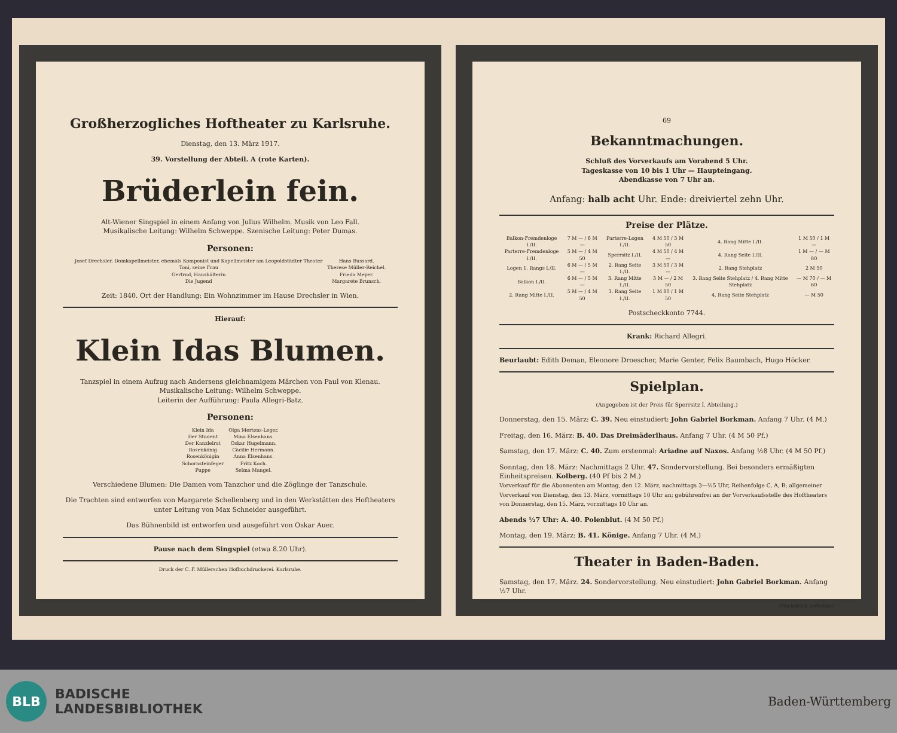Großherzogliches Hoftheater zu Karlsruhe.
Dienstag, den 13. März 1917.
39. Vorstellung der Abteil. A (rote Karten).
Brüderlein fein.
Alt-Wiener Singspiel in einem Anfang von Julius Wilhelm. Musik von Leo Fall.
Musikalische Leitung: Wilhelm Schweppe. Szenische Leitung: Peter Dumas.
Personen:
| Josef Drechsler, Domkapellmeister, ehemals Komponist und Kapellmeister am Leopoldstädter Theater | Hans Bussard. |
| Toni, seine Frau | Therese Müller-Reichel. |
| Gertrud, Haushälterin | Frieda Meyer. |
| Die Jugend | Margarete Brunsch. |
Zeit: 1840. Ort der Handlung: Ein Wohnzimmer im Hause Drechsler in Wien.
Hierauf:
Klein Idas Blumen.
Tanzspiel in einem Aufzug nach Andersens gleichnamigem Märchen von Paul von Klenau.
Musikalische Leitung: Wilhelm Schweppe.
Leiterin der Aufführung: Paula Allegri-Batz.
Personen:
| Klein Ida | Olga Mertens-Leger. |
| Der Student | Mina Elsenhans. |
| Der Kanzleirat | Oskar Hugelmann. |
| Rosenkönig | Cäcilie Hermann. |
| Rosenkönigin | Anna Elsenhans. |
| Schornsteinfeger | Fritz Koch. |
| Puppe | Selma Mangel. |
Verschiedene Blumen: Die Damen vom Tanzchor und die Zöglinge der Tanzschule.
Die Trachten sind entworfen von Margarete Schellenberg und in den Werkstätten des Hoftheaters unter Leitung von Max Schneider ausgeführt.
Das Bühnenbild ist entworfen und ausgeführt von Oskar Auer.
Pause nach dem Singspiel (etwa 8.20 Uhr).
Druck der C. F. Müllerschen Hofbuchdruckerei. Karlsruhe.
69
Bekanntmachungen.
Schluß des Vorverkaufs am Vorabend 5 Uhr.
Tageskasse von 10 bis 1 Uhr — Haupteingang.
Abendkasse von 7 Uhr an.
Anfang: halb acht Uhr. Ende: dreiviertel zehn Uhr.
Preise der Plätze.
| Balkon-Fremdenloge I./II. | 7 M — / 6 M — | Parterre-Logen I./II. | 4 M 50 / 3 M 50 | 4. Rang Mitte I./II. | 1 M 50 / 1 M — |
| Parterre-Fremdenloge I./II. | 5 M — / 4 M 50 | Sperrsitz I./II. | 4 M 50 / 4 M — | 4. Rang Seite I./II. | 1 M — / — M 80 |
| Logen 1. Rangs I./II. | 6 M — / 5 M — | 2. Rang Seite I./II. | 3 M 50 / 3 M — | 2. Rang Stehplatz | 2 M 50 |
| Balkon I./II. | 6 M — / 5 M — | 3. Rang Mitte I./II. | 3 M — / 2 M 50 | 3. Rang Seite Stehplatz / 4. Rang Mitte Stehplatz | — M 70 / — M 60 |
| 2. Rang Mitte I./II. | 5 M — / 4 M 50 | 3. Rang Seite I./II. | 1 M 80 / 1 M 50 | 4. Rang Seite Stehplatz | — M 50 |
Postscheckkonto 7744.
Krank: Richard Allegri.
Beurlaubt: Edith Deman, Eleonore Droescher, Marie Genter, Felix Baumbach, Hugo Höcker.
Spielplan.
(Angegeben ist der Preis für Sperrsitz I. Abteilung.)
Donnerstag, den 15. März: C. 39. Neu einstudiert: John Gabriel Borkman. Anfang 7 Uhr. (4 M.)
Freitag, den 16. März: B. 40. Das Dreimäderlhaus. Anfang 7 Uhr. (4 M 50 Pf.)
Samstag, den 17. März: C. 40. Zum erstenmal: Ariadne auf Naxos. Anfang ½8 Uhr. (4 M 50 Pf.)
Sonntag, den 18. März: Nachmittags 2 Uhr. 47. Sondervorstellung. Bei besonders ermäßigten Einheitspreisen. Kolberg. (40 Pf bis 2 M.)
Vorverkauf für die Abonnenten am Montag, den 12. März, nachmittags 3—½5 Uhr, Reihenfolge C, A, B; allgemeiner Vorverkauf von Dienstag, den 13. März, vormittags 10 Uhr an; gebührenfrei an der Vorverkaufsstelle des Hoftheaters von Donnerstag, den 15. März, vormittags 10 Uhr an.
Abends ½7 Uhr: A. 40. Polenblut. (4 M 50 Pf.)
Montag, den 19. März: B. 41. Könige. Anfang 7 Uhr. (4 M.)
Theater in Baden-Baden.
Samstag, den 17. März. 24. Sondervorstellung. Neu einstudiert: John Gabriel Borkman. Anfang ½7 Uhr.
(Nachdruck verboten.)
BLB
BADISCHE
LANDESBIBLIOTHEK
Baden-Württemberg